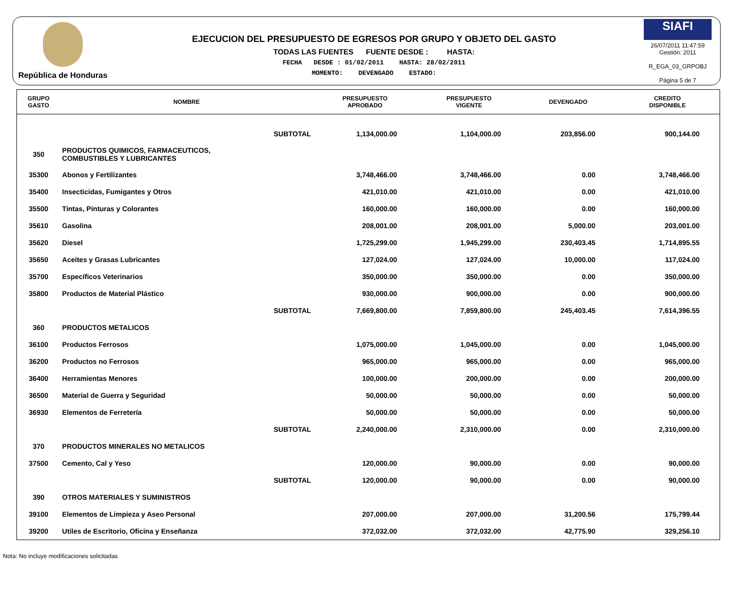República de Honduras
EJECUCION DEL PRESUPUESTO DE EGRESOS POR GRUPO Y OBJETO DEL GASTO
TODAS LAS FUENTES FUENTE DESDE : HASTA:
FECHA DESDE : 01/02/2011 HASTA: 28/02/2011
MOMENTO: DEVENGADO ESTADO:
SIAFI
26/07/2011 11:47:59
Gestión: 2011
R_EGA_03_GRPOBJ
Página 5 de 7
| GRUPO GASTO | NOMBRE | PRESUPUESTO APROBADO | PRESUPUESTO VIGENTE | DEVENGADO | CREDITO DISPONIBLE |
| --- | --- | --- | --- | --- | --- |
| | SUBTOTAL | 1,134,000.00 | 1,104,000.00 | 203,856.00 | 900,144.00 |
| 350 | PRODUCTOS QUIMICOS, FARMACEUTICOS, COMBUSTIBLES Y LUBRICANTES | | | | |
| 35300 | Abonos y Fertilizantes | 3,748,466.00 | 3,748,466.00 | 0.00 | 3,748,466.00 |
| 35400 | Insecticidas, Fumigantes y Otros | 421,010.00 | 421,010.00 | 0.00 | 421,010.00 |
| 35500 | Tintas, Pinturas y Colorantes | 160,000.00 | 160,000.00 | 0.00 | 160,000.00 |
| 35610 | Gasolina | 208,001.00 | 208,001.00 | 5,000.00 | 203,001.00 |
| 35620 | Diesel | 1,725,299.00 | 1,945,299.00 | 230,403.45 | 1,714,895.55 |
| 35650 | Aceites y Grasas Lubricantes | 127,024.00 | 127,024.00 | 10,000.00 | 117,024.00 |
| 35700 | Específicos Veterinarios | 350,000.00 | 350,000.00 | 0.00 | 350,000.00 |
| 35800 | Productos de Material Plástico | 930,000.00 | 900,000.00 | 0.00 | 900,000.00 |
| | SUBTOTAL | 7,669,800.00 | 7,859,800.00 | 245,403.45 | 7,614,396.55 |
| 360 | PRODUCTOS METALICOS | | | | |
| 36100 | Productos Ferrosos | 1,075,000.00 | 1,045,000.00 | 0.00 | 1,045,000.00 |
| 36200 | Productos no Ferrosos | 965,000.00 | 965,000.00 | 0.00 | 965,000.00 |
| 36400 | Herramientas Menores | 100,000.00 | 200,000.00 | 0.00 | 200,000.00 |
| 36500 | Material de Guerra y Seguridad | 50,000.00 | 50,000.00 | 0.00 | 50,000.00 |
| 36930 | Elementos de Ferretería | 50,000.00 | 50,000.00 | 0.00 | 50,000.00 |
| | SUBTOTAL | 2,240,000.00 | 2,310,000.00 | 0.00 | 2,310,000.00 |
| 370 | PRODUCTOS MINERALES NO METALICOS | | | | |
| 37500 | Cemento, Cal y Yeso | 120,000.00 | 90,000.00 | 0.00 | 90,000.00 |
| | SUBTOTAL | 120,000.00 | 90,000.00 | 0.00 | 90,000.00 |
| 390 | OTROS MATERIALES Y SUMINISTROS | | | | |
| 39100 | Elementos de Limpieza y Aseo Personal | 207,000.00 | 207,000.00 | 31,200.56 | 175,799.44 |
| 39200 | Utiles de Escritorio, Oficina y Enseñanza | 372,032.00 | 372,032.00 | 42,775.90 | 329,256.10 |
Nota: No incluye modificaciones solicitadas